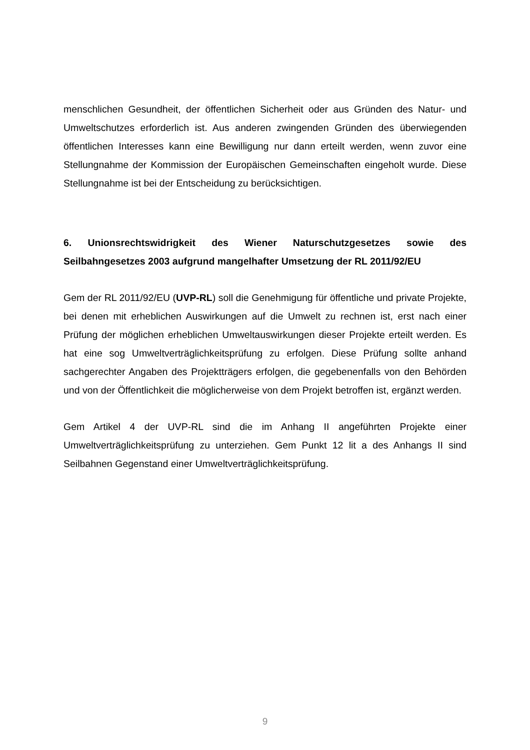menschlichen Gesundheit, der öffentlichen Sicherheit oder aus Gründen des Natur- und Umweltschutzes erforderlich ist. Aus anderen zwingenden Gründen des überwiegenden öffentlichen Interesses kann eine Bewilligung nur dann erteilt werden, wenn zuvor eine Stellungnahme der Kommission der Europäischen Gemeinschaften eingeholt wurde. Diese Stellungnahme ist bei der Entscheidung zu berücksichtigen.
6. Unionsrechtswidrigkeit des Wiener Naturschutzgesetzes sowie des Seilbahngesetzes 2003 aufgrund mangelhafter Umsetzung der RL 2011/92/EU
Gem der RL 2011/92/EU (UVP-RL) soll die Genehmigung für öffentliche und private Projekte, bei denen mit erheblichen Auswirkungen auf die Umwelt zu rechnen ist, erst nach einer Prüfung der möglichen erheblichen Umweltauswirkungen dieser Projekte erteilt werden. Es hat eine sog Umweltverträglichkeitsprüfung zu erfolgen. Diese Prüfung sollte anhand sachgerechter Angaben des Projektträgers erfolgen, die gegebenenfalls von den Behörden und von der Öffentlichkeit die möglicherweise von dem Projekt betroffen ist, ergänzt werden.
Gem Artikel 4 der UVP-RL sind die im Anhang II angeführten Projekte einer Umweltverträglichkeitsprüfung zu unterziehen. Gem Punkt 12 lit a des Anhangs II sind Seilbahnen Gegenstand einer Umweltverträglichkeitsprüfung.
9